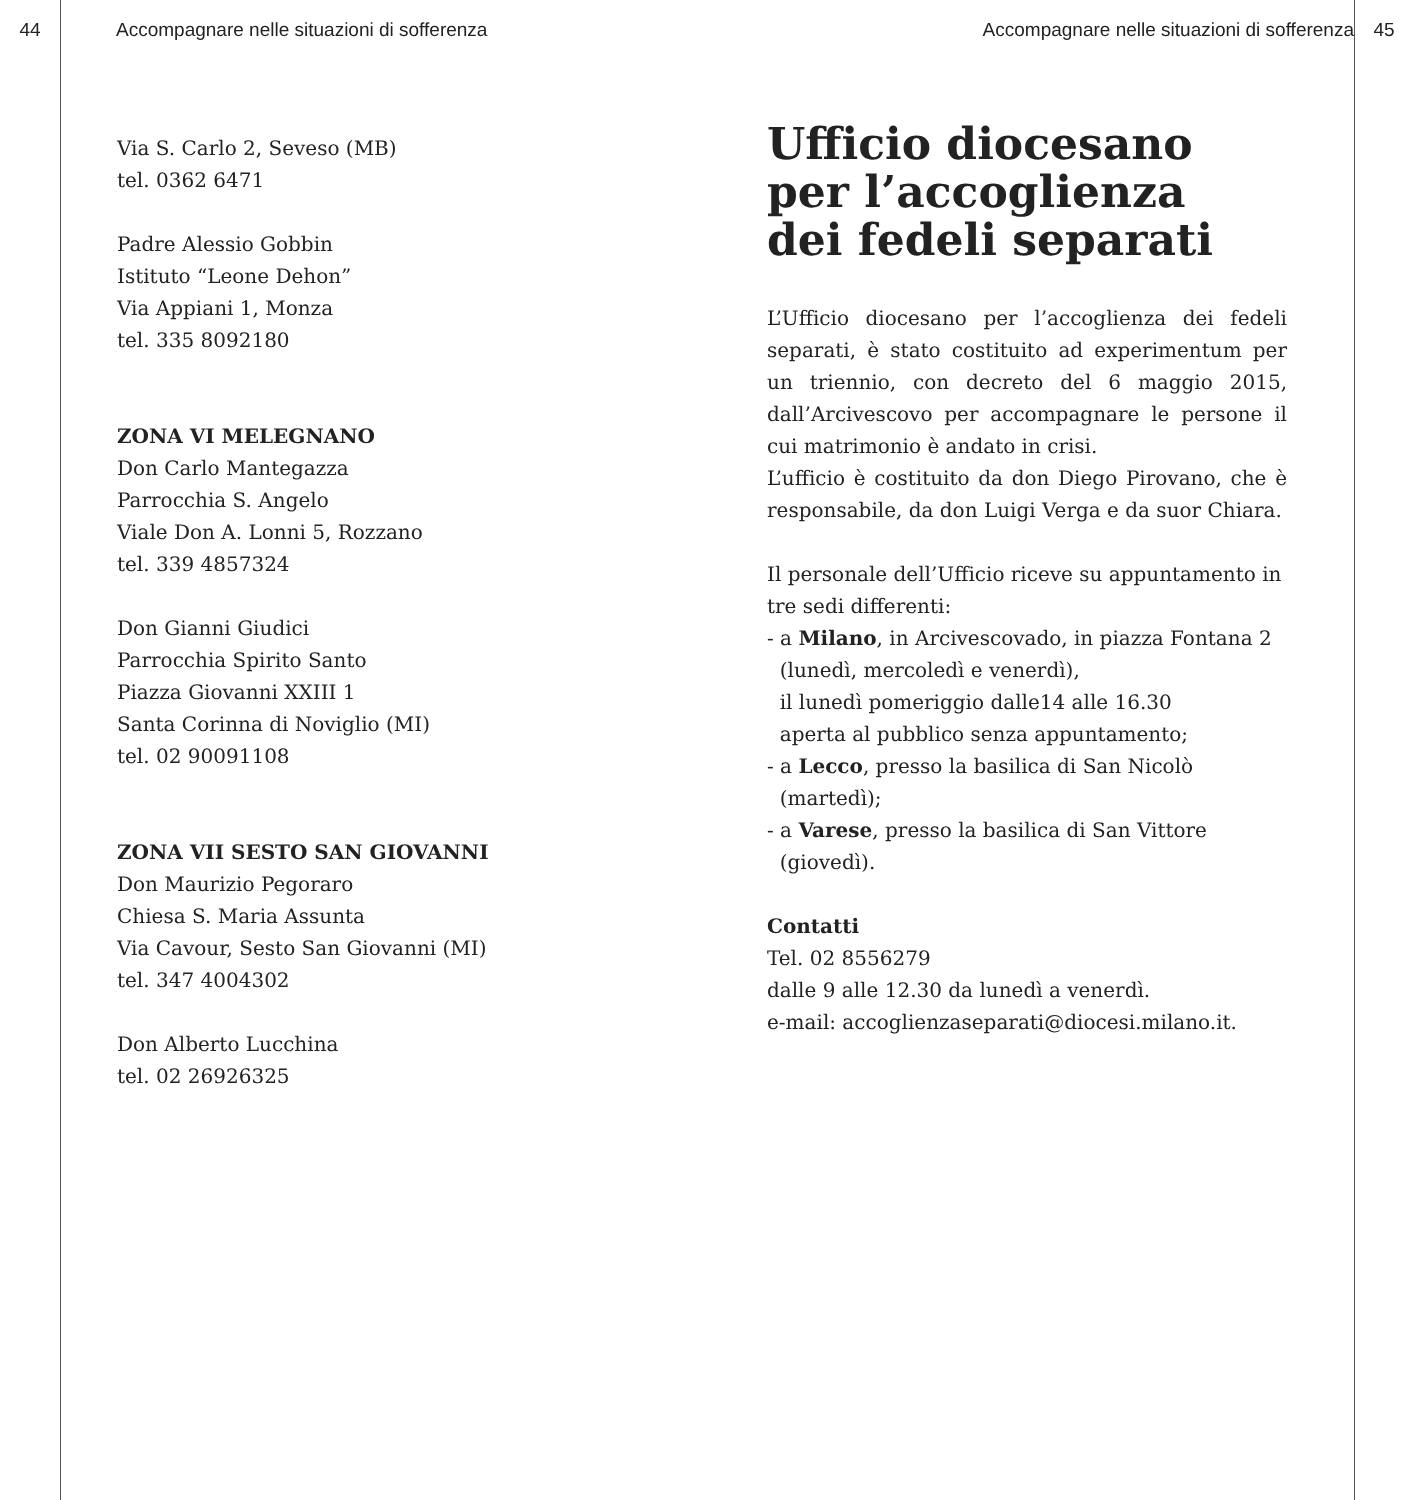44 Accompagnare nelle situazioni di sofferenza
Via S. Carlo 2, Seveso (MB)
tel. 0362 6471
Padre Alessio Gobbin
Istituto “Leone Dehon”
Via Appiani 1, Monza
tel. 335 8092180
ZONA VI MELEGNANO
Don Carlo Mantegazza
Parrocchia S. Angelo
Viale Don A. Lonni 5, Rozzano
tel. 339 4857324
Don Gianni Giudici
Parrocchia Spirito Santo
Piazza Giovanni XXIII 1
Santa Corinna di Noviglio (MI)
tel. 02 90091108
ZONA VII SESTO SAN GIOVANNI
Don Maurizio Pegoraro
Chiesa S. Maria Assunta
Via Cavour, Sesto San Giovanni (MI)
tel. 347 4004302
Don Alberto Lucchina
tel. 02 26926325
Accompagnare nelle situazioni di sofferenza 45
Ufficio diocesano
per l’accoglienza
dei fedeli separati
L’Ufficio diocesano per l’accoglienza dei fedeli separati, è stato costituito ad experimentum per un triennio, con decreto del 6 maggio 2015, dall’Arcivescovo per accompagnare le persone il cui matrimonio è andato in crisi.
L’ufficio è costituito da don Diego Pirovano, che è responsabile, da don Luigi Verga e da suor Chiara.
Il personale dell’Ufficio riceve su appuntamento in tre sedi differenti:
- a Milano, in Arcivescovado, in piazza Fontana 2
(lunedì, mercoledì e venerdì),
il lunedì pomeriggio dalle14 alle 16.30
aperta al pubblico senza appuntamento;
- a Lecco, presso la basilica di San Nicolò
(martedì);
- a Varese, presso la basilica di San Vittore
(giovedì).
Contatti
Tel. 02 8556279
dalle 9 alle 12.30 da lunedì a venerdì.
e-mail: accoglienzaseparati@diocesi.milano.it.